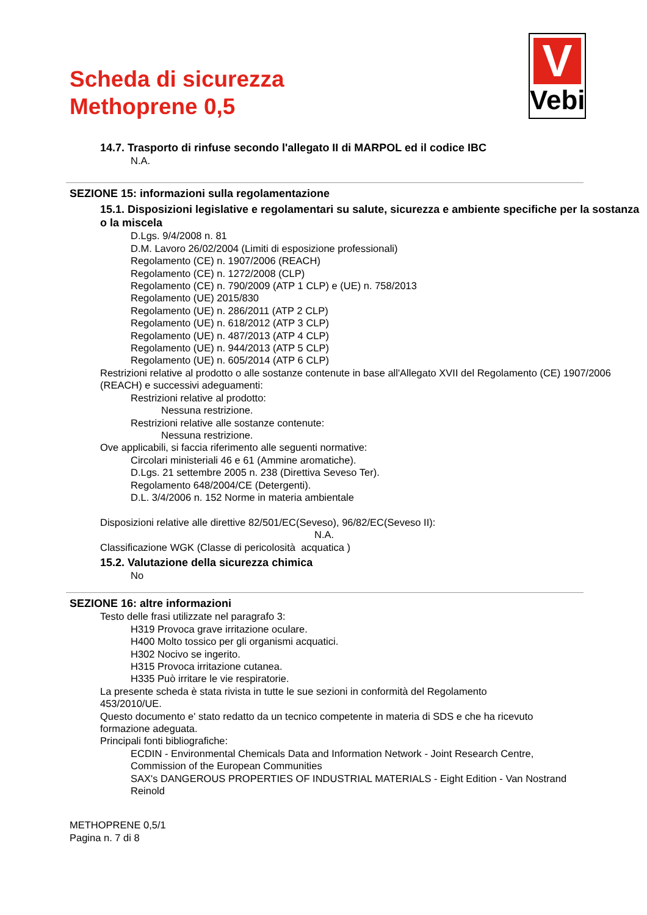V
Vebi
Scheda di sicurezza
Methoprene 0,5
14.7. Trasporto di rinfuse secondo l'allegato II di MARPOL ed il codice IBC
N.A.
SEZIONE 15: informazioni sulla regolamentazione
15.1. Disposizioni legislative e regolamentari su salute, sicurezza e ambiente specifiche per la sostanza o la miscela
D.Lgs. 9/4/2008 n. 81
D.M. Lavoro 26/02/2004 (Limiti di esposizione professionali)
Regolamento (CE) n. 1907/2006 (REACH)
Regolamento (CE) n. 1272/2008 (CLP)
Regolamento (CE) n. 790/2009 (ATP 1 CLP) e (UE) n. 758/2013
Regolamento (UE) 2015/830
Regolamento (UE) n. 286/2011 (ATP 2 CLP)
Regolamento (UE) n. 618/2012 (ATP 3 CLP)
Regolamento (UE) n. 487/2013 (ATP 4 CLP)
Regolamento (UE) n. 944/2013 (ATP 5 CLP)
Regolamento (UE) n. 605/2014 (ATP 6 CLP)
Restrizioni relative al prodotto o alle sostanze contenute in base all'Allegato XVII del Regolamento (CE) 1907/2006 (REACH) e successivi adeguamenti:
Restrizioni relative al prodotto:
Nessuna restrizione.
Restrizioni relative alle sostanze contenute:
Nessuna restrizione.
Ove applicabili, si faccia riferimento alle seguenti normative:
Circolari ministeriali 46 e 61 (Ammine aromatiche).
D.Lgs. 21 settembre 2005 n. 238 (Direttiva Seveso Ter).
Regolamento 648/2004/CE (Detergenti).
D.L. 3/4/2006 n. 152 Norme in materia ambientale
Disposizioni relative alle direttive 82/501/EC(Seveso), 96/82/EC(Seveso II):
N.A.
Classificazione WGK (Classe di pericolosità acquatica )
15.2. Valutazione della sicurezza chimica
No
SEZIONE 16: altre informazioni
Testo delle frasi utilizzate nel paragrafo 3:
H319 Provoca grave irritazione oculare.
H400 Molto tossico per gli organismi acquatici.
H302 Nocivo se ingerito.
H315 Provoca irritazione cutanea.
H335 Può irritare le vie respiratorie.
La presente scheda è stata rivista in tutte le sue sezioni in conformità del Regolamento 453/2010/UE.
Questo documento e' stato redatto da un tecnico competente in materia di SDS e che ha ricevuto formazione adeguata.
Principali fonti bibliografiche:
ECDIN - Environmental Chemicals Data and Information Network - Joint Research Centre, Commission of the European Communities
SAX's DANGEROUS PROPERTIES OF INDUSTRIAL MATERIALS - Eight Edition - Van Nostrand Reinold
METHOPRENE 0,5/1
Pagina n. 7 di 8